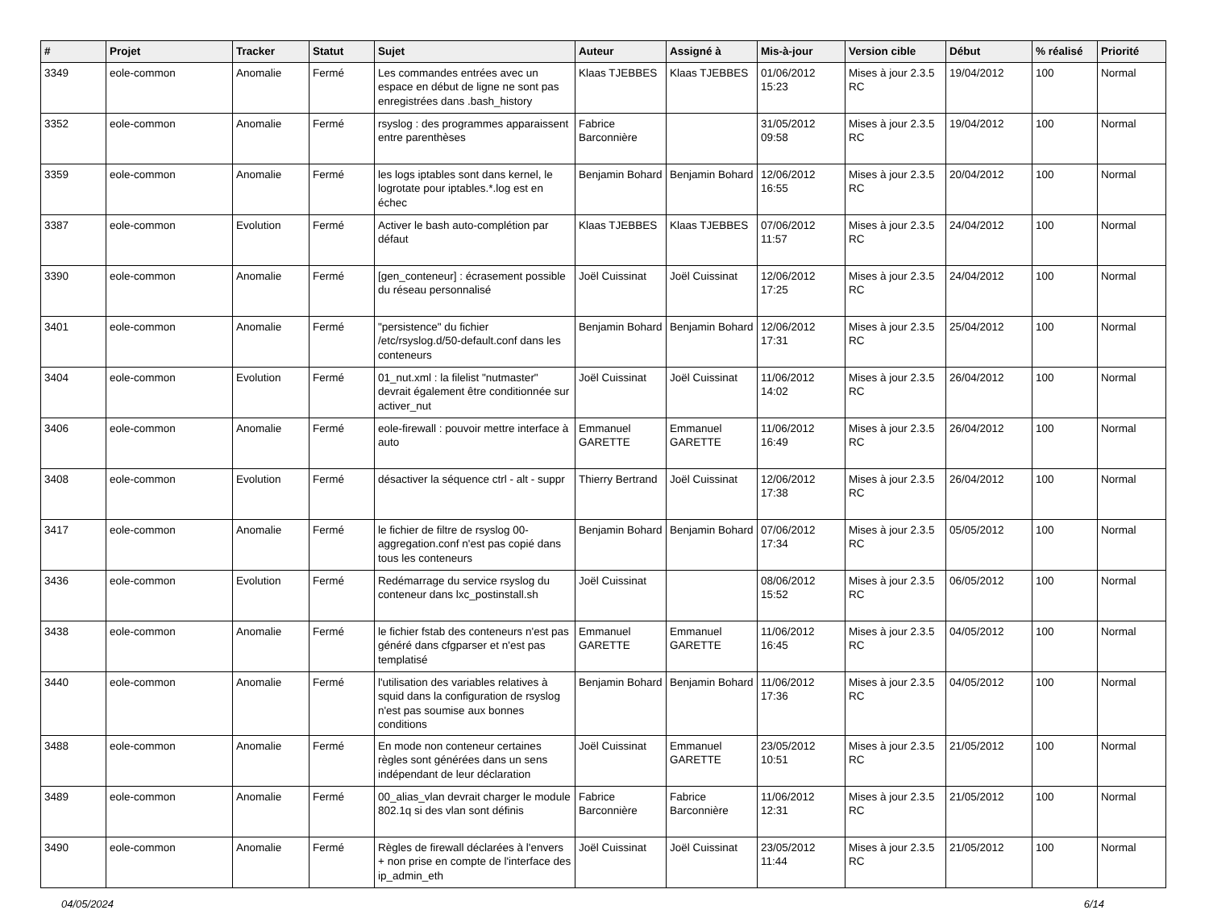| # | Projet | Tracker | Statut | Sujet | Auteur | Assigné à | Mis-à-jour | Version cible | Début | % réalisé | Priorité |
| --- | --- | --- | --- | --- | --- | --- | --- | --- | --- | --- | --- |
| 3349 | eole-common | Anomalie | Fermé | Les commandes entrées avec un espace en début de ligne ne sont pas enregistrées dans .bash_history | Klaas TJEBBES | Klaas TJEBBES | 01/06/2012 15:23 | Mises à jour 2.3.5 RC | 19/04/2012 | 100 | Normal |
| 3352 | eole-common | Anomalie | Fermé | rsyslog : des programmes apparaissent entre parenthèses | Fabrice Barconnière | | 31/05/2012 09:58 | Mises à jour 2.3.5 RC | 19/04/2012 | 100 | Normal |
| 3359 | eole-common | Anomalie | Fermé | les logs iptables sont dans kernel, le logrotate pour iptables.*.log est en échec | Benjamin Bohard | Benjamin Bohard | 12/06/2012 16:55 | Mises à jour 2.3.5 RC | 20/04/2012 | 100 | Normal |
| 3387 | eole-common | Evolution | Fermé | Activer le bash auto-complétion par défaut | Klaas TJEBBES | Klaas TJEBBES | 07/06/2012 11:57 | Mises à jour 2.3.5 RC | 24/04/2012 | 100 | Normal |
| 3390 | eole-common | Anomalie | Fermé | [gen_conteneur] : écrasement possible du réseau personnalisé | Joël Cuissinat | Joël Cuissinat | 12/06/2012 17:25 | Mises à jour 2.3.5 RC | 24/04/2012 | 100 | Normal |
| 3401 | eole-common | Anomalie | Fermé | "persistence" du fichier /etc/rsyslog.d/50-default.conf dans les conteneurs | Benjamin Bohard | Benjamin Bohard | 12/06/2012 17:31 | Mises à jour 2.3.5 RC | 25/04/2012 | 100 | Normal |
| 3404 | eole-common | Evolution | Fermé | 01_nut.xml : la filelist "nutmaster" devrait également être conditionnée sur activer_nut | Joël Cuissinat | Joël Cuissinat | 11/06/2012 14:02 | Mises à jour 2.3.5 RC | 26/04/2012 | 100 | Normal |
| 3406 | eole-common | Anomalie | Fermé | eole-firewall : pouvoir mettre interface à auto | Emmanuel GARETTE | Emmanuel GARETTE | 11/06/2012 16:49 | Mises à jour 2.3.5 RC | 26/04/2012 | 100 | Normal |
| 3408 | eole-common | Evolution | Fermé | désactiver la séquence ctrl - alt - suppr | Thierry Bertrand | Joël Cuissinat | 12/06/2012 17:38 | Mises à jour 2.3.5 RC | 26/04/2012 | 100 | Normal |
| 3417 | eole-common | Anomalie | Fermé | le fichier de filtre de rsyslog 00-aggregation.conf n'est pas copié dans tous les conteneurs | Benjamin Bohard | Benjamin Bohard | 07/06/2012 17:34 | Mises à jour 2.3.5 RC | 05/05/2012 | 100 | Normal |
| 3436 | eole-common | Evolution | Fermé | Redémarrage du service rsyslog du conteneur dans lxc_postinstall.sh | Joël Cuissinat | | 08/06/2012 15:52 | Mises à jour 2.3.5 RC | 06/05/2012 | 100 | Normal |
| 3438 | eole-common | Anomalie | Fermé | le fichier fstab des conteneurs n'est pas généré dans cfgparser et n'est pas templatisé | Emmanuel GARETTE | Emmanuel GARETTE | 11/06/2012 16:45 | Mises à jour 2.3.5 RC | 04/05/2012 | 100 | Normal |
| 3440 | eole-common | Anomalie | Fermé | l'utilisation des variables relatives à squid dans la configuration de rsyslog n'est pas soumise aux bonnes conditions | Benjamin Bohard | Benjamin Bohard | 11/06/2012 17:36 | Mises à jour 2.3.5 RC | 04/05/2012 | 100 | Normal |
| 3488 | eole-common | Anomalie | Fermé | En mode non conteneur certaines règles sont générées dans un sens indépendant de leur déclaration | Joël Cuissinat | Emmanuel GARETTE | 23/05/2012 10:51 | Mises à jour 2.3.5 RC | 21/05/2012 | 100 | Normal |
| 3489 | eole-common | Anomalie | Fermé | 00_alias_vlan devrait charger le module 802.1q si des vlan sont définis | Fabrice Barconnière | Fabrice Barconnière | 11/06/2012 12:31 | Mises à jour 2.3.5 RC | 21/05/2012 | 100 | Normal |
| 3490 | eole-common | Anomalie | Fermé | Règles de firewall déclarées à l'envers + non prise en compte de l'interface des ip_admin_eth | Joël Cuissinat | Joël Cuissinat | 23/05/2012 11:44 | Mises à jour 2.3.5 RC | 21/05/2012 | 100 | Normal |
04/05/2024 6/14